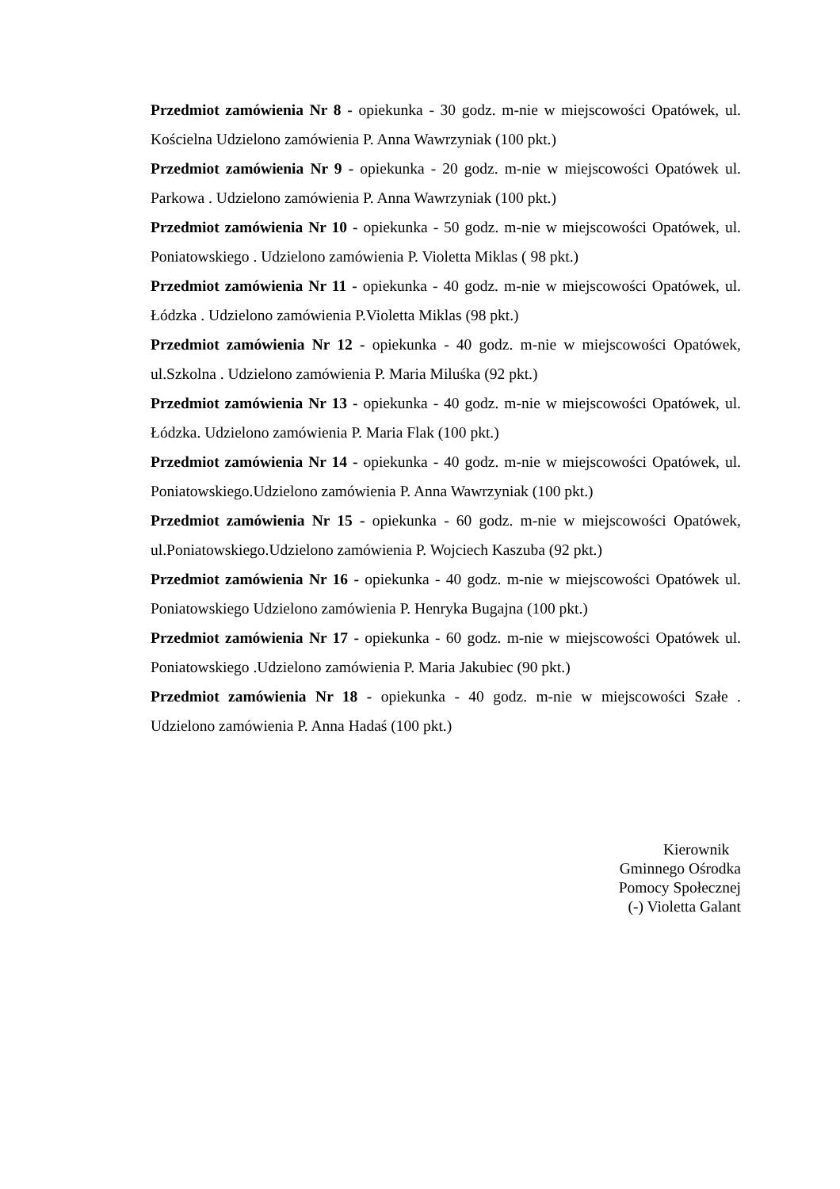Przedmiot zamówienia Nr 8 - opiekunka - 30 godz. m-nie w miejscowości Opatówek, ul. Kościelna Udzielono zamówienia P. Anna Wawrzyniak (100 pkt.)
Przedmiot zamówienia Nr 9 - opiekunka - 20 godz. m-nie w miejscowości Opatówek ul. Parkowa . Udzielono zamówienia P. Anna Wawrzyniak (100 pkt.)
Przedmiot zamówienia Nr 10 - opiekunka - 50 godz. m-nie w miejscowości Opatówek, ul. Poniatowskiego . Udzielono zamówienia P. Violetta Miklas ( 98 pkt.)
Przedmiot zamówienia Nr 11 - opiekunka - 40 godz. m-nie w miejscowości Opatówek, ul. Łódzka . Udzielono zamówienia P.Violetta Miklas (98 pkt.)
Przedmiot zamówienia Nr 12 - opiekunka - 40 godz. m-nie w miejscowości Opatówek, ul.Szkolna . Udzielono zamówienia P. Maria Miluśka (92 pkt.)
Przedmiot zamówienia Nr 13 - opiekunka - 40 godz. m-nie w miejscowości Opatówek, ul. Łódzka. Udzielono zamówienia P. Maria Flak (100 pkt.)
Przedmiot zamówienia Nr 14 - opiekunka - 40 godz. m-nie w miejscowości Opatówek, ul. Poniatowskiego.Udzielono zamówienia P. Anna Wawrzyniak (100 pkt.)
Przedmiot zamówienia Nr 15 - opiekunka - 60 godz. m-nie w miejscowości Opatówek, ul.Poniatowskiego.Udzielono zamówienia P. Wojciech Kaszuba (92 pkt.)
Przedmiot zamówienia Nr 16 - opiekunka - 40 godz. m-nie w miejscowości Opatówek ul. Poniatowskiego Udzielono zamówienia P. Henryka Bugajna (100 pkt.)
Przedmiot zamówienia Nr 17 - opiekunka - 60 godz. m-nie w miejscowości Opatówek ul. Poniatowskiego .Udzielono zamówienia P. Maria Jakubiec (90 pkt.)
Przedmiot zamówienia Nr 18 - opiekunka - 40 godz. m-nie w miejscowości Szałe . Udzielono zamówienia P. Anna Hadaś (100 pkt.)
Kierownik
Gminnego Ośrodka
Pomocy Społecznej
(-) Violetta Galant